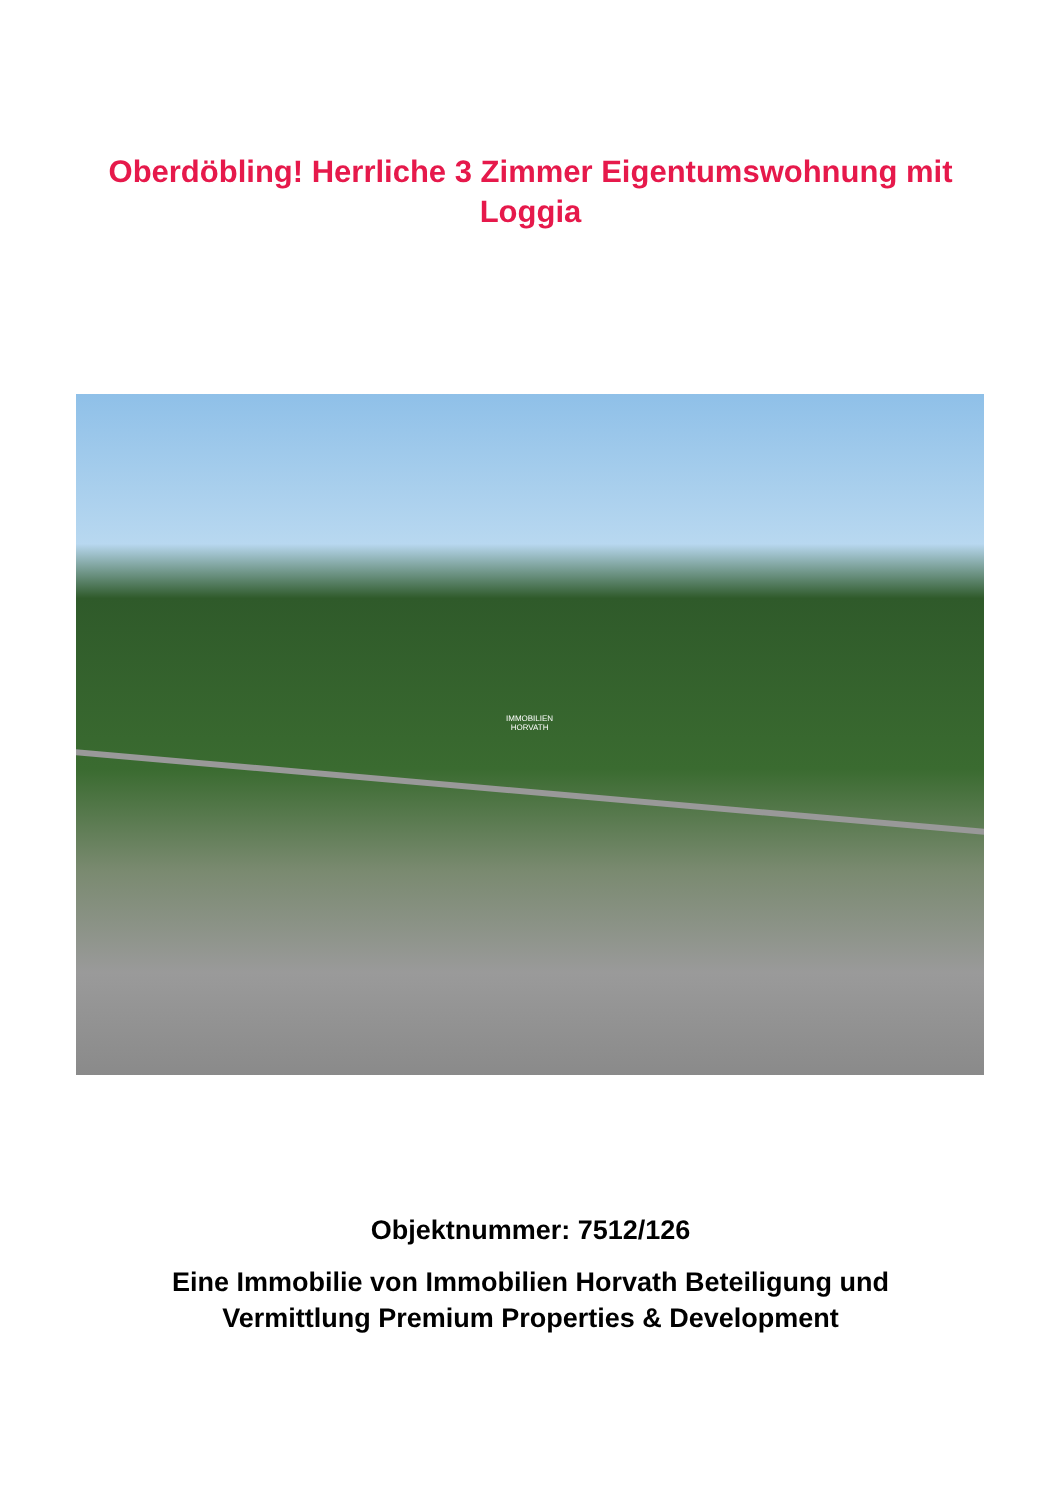Oberdöbling! Herrliche 3 Zimmer Eigentumswohnung mit
Loggia
IMMOBILIEN
HORVATH
Objektnummer: 7512/126
Eine Immobilie von Immobilien Horvath Beteiligung und
Vermittlung Premium Properties & Development